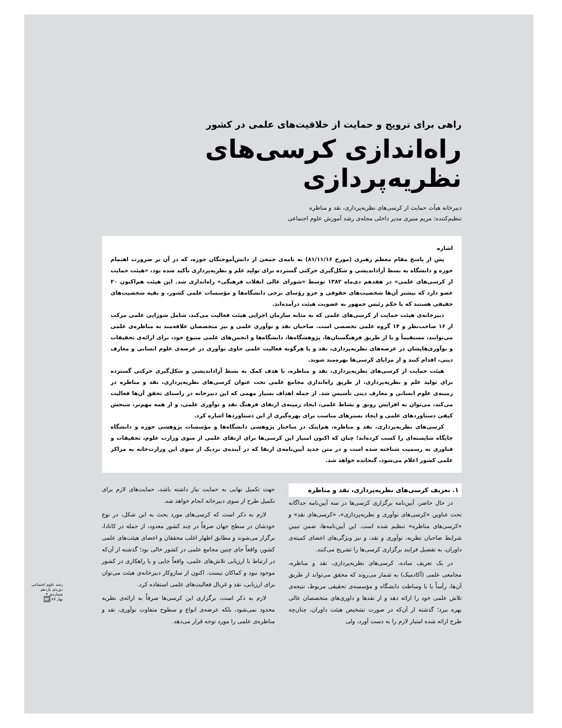راهی برای ترویج و حمایت از خلاقیت‌های علمی در کشور
راه‌اندازی کرسی‌های نظریه‌پردازی
دبیرخانه هیأت حمایت از کرسی‌های نظریه‌پردازی، نقد و مناظره
تنظیم‌کننده: مریم منیری مدیر داخلی مجله‌ی رشد آموزش علوم اجتماعی
اشاره
پس از پاسخ مقام معظم رهبری (مورخ ۸۱/۱۱/۱۶) به نامه‌ی جمعی از دانش‌آموختگان حوزه، که در آن بر ضرورت اهتمام حوزه و دانشگاه به بسط آزاداندیشی و شکل‌گیری حرکتی گسترده برای تولید علم و نظریه‌پردازی تأکید شده بود، «هیئت حمایت از کرسی‌های علمی» در هفدهم دی‌ماه ۱۳۸۲ توسط «شورای عالی انقلاب فرهنگی» راه‌اندازی شد. این هیئت هم‌اکنون ۲۰ عضو دارد که بیشتر آن‌ها شخصیت‌های حقوقی و جزو رؤسای برخی دانشگاه‌ها و مؤسسات علمی کشور، و بقیه شخصیت‌های حقیقی هستند که با حکم رئیس جمهور به عضویت هیئت درآمده‌اند.
دبیرخانه‌ی هیئت حمایت از کرسی‌های علمی که به مثابه سازمان اجرایی هیئت فعالیت می‌کند، شامل شورایی علمی مرکب از ۱۶ صاحب‌نظر و ۱۴ گروه علمی تخصصی است. صاحبان نقد و نوآوری علمی و نیز متخصصان علاقه‌مند به مناظره‌ی علمی می‌توانند، مستقیماً و یا از طریق فرهنگستان‌ها، پژوهشگاه‌ها، دانشگاه‌ها و انجمن‌های علمی متبوع خود، برای ارائه‌ی تحقیقات و نوآوری‌هایشان در عرصه‌های نظریه‌پردازی، نقد و یا هرگونه فعالیت علمی حاوی نوآوری در عرصه‌ی علوم انسانی و معارف دینی، اقدام کنند و از مزایای کرسی‌ها بهره‌مند شوند.
هیئت حمایت از کرسی‌های نظریه‌پردازی، نقد و مناظره، با هدف کمک به بسط آزاداندیشی و شکل‌گیری حرکتی گسترده برای تولید علم و نظریه‌پردازی، از طریق راه‌اندازی مجامع علمی تحت عنوان کرسی‌های نظریه‌پردازی، نقد و مناظره در زمینه‌ی علوم انسانی و معارف دینی تأسیس شد. از جمله اهداف بسیار مهمی که این دبیرخانه در راستای تحقق آن‌ها فعالیت می‌کند، می‌توان به افزایش رونق و نشاط علمی، ایجاد زمینه‌ی ارتقای فرهنگ نقد و نوآوری علمی، و از همه مهم‌تر، سنجش کیفی دستاوردهای علمی و ایجاد بسترهای مناسب برای بهره‌گیری از این دستاوردها اشاره کرد.
کرسی‌های نظریه‌پردازی، نقد و مناظره، هم‌اینک در ساختار پژوهشی دانشگاه‌ها و مؤسسات پژوهشی حوزه و دانشگاه جایگاه شایسته‌ای را کسب کرده‌اند؛ چنان که اکنون امتیاز این کرسی‌ها برای ارتقای علمی از سوی وزارت علوم، تحقیقات و فناوری به رسمیت شناخته شده است و در متن جدید آیین‌نامه‌ی ارتقا که در آینده‌ی نزدیک از سوی این وزارت‌خانه به مراکز علمی کشور اعلام می‌شود، گنجانده خواهد شد.
۱. تعریف کرسی‌های نظریه‌پردازی، نقد و مناظره
در حال حاضر، آیین‌نامه برگزاری کرسی‌ها در سه آیین‌نامه جداگانه تحت عناوین «کرسی‌های نوآوری و نظریه‌پردازی»، «کرسی‌های نقد» و «کرسی‌های مناظره» تنظیم شده است. این آیین‌نامه‌ها، ضمن تبیین شرایط صاحبان نظریه، نوآوری و نقد، و نیز ویژگی‌های اعضای کمیته‌ی داوران، به تفصیل فرایند برگزاری کرسی‌ها را تشریح می‌کنند.
در یک تعریف ساده، کرسی‌های نظریه‌پردازی، نقد و مناظره، مجامعی علمی (آکادمیک) به شمار می‌روند که محقق می‌تواند از طریق آن‌ها، رأساً یا با وساطت دانشگاه و مؤسسه‌ی تحقیقی مربوط، نتیجه‌ی تلاش علمی خود را ارائه دهد و از نقدها و داوری‌های متخصصان عالی بهره ببرد؛ گذشته از آن‌که در صورت تشخیص هیئت داوران، چنان‌چه طرح ارائه شده امتیاز لازم را به دست آورد، ولی
جهت تکمیل نهایی به حمایت نیاز داشته باشد، حمایت‌های لازم برای تکمیل طرح از سوی دبیرخانه انجام خواهد شد.
لازم به ذکر است که کرسی‌های مورد بحث به این شکل، در نوع خودشان در سطح جهان صرفاً در چند کشور معدود، از جمله در کانادا، برگزار می‌شوند و مطابق اظهار اغلب محققان و اعضای هیئت‌های علمی کشور، واقعاً جای چنین مجامع علمی در کشور خالی بود؛ گذشته از آن‌که در ارتباط با ارزیابی تلاش‌های علمی، واقعاً جایی و یا راهکاری در کشور موجود نبود و کماکان نیست. اکنون از سازوکار دبیرخانه‌ی هیئت می‌توان برای ارزیابی، نقد و غربال فعالیت‌های علمی استفاده کرد.
لازم به ذکر است، برگزاری این کرسی‌ها صرفاً به ارائه‌ی نظریه محدود نمی‌شود، بلکه عرضه‌ی انواع و سطوح متفاوت نوآوری، نقد و مناظره‌ی علمی را مورد توجه قرار می‌دهد.
رشد علوم اجتماعی
دوره‌ی یازدهم
شماره‌ی ۳
بهار ۸۷ ۵۲